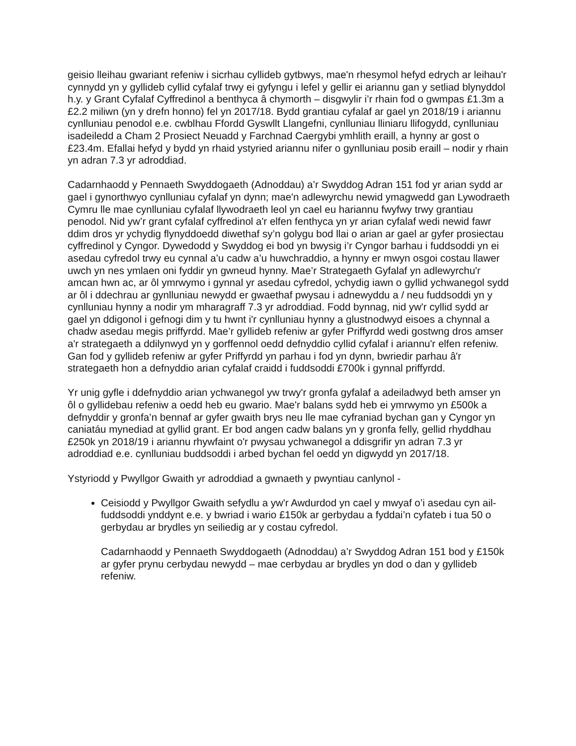geisio lleihau gwariant refeniw i sicrhau cyllideb gytbwys, mae'n rhesymol hefyd edrych ar leihau'r cynnydd yn y gyllideb cyllid cyfalaf trwy ei gyfyngu i lefel y gellir ei ariannu gan y setliad blynyddol h.y. y Grant Cyfalaf Cyffredinol a benthyca â chymorth – disgwylir i’r rhain fod o gwmpas £1.3m a £2.2 miliwn (yn y drefn honno) fel yn 2017/18. Bydd grantiau cyfalaf ar gael yn 2018/19 i ariannu cynlluniau penodol e.e. cwblhau Ffordd Gyswllt Llangefni, cynlluniau lliniaru llifogydd, cynlluniau isadeiledd a Cham 2 Prosiect Neuadd y Farchnad Caergybi ymhlith eraill, a hynny ar gost o £23.4m. Efallai hefyd y bydd yn rhaid ystyried ariannu nifer o gynlluniau posib eraill – nodir y rhain yn adran 7.3 yr adroddiad.
Cadarnhaodd y Pennaeth Swyddogaeth (Adnoddau) a’r Swyddog Adran 151 fod yr arian sydd ar gael i gynorthwyo cynlluniau cyfalaf yn dynn; mae'n adlewyrchu newid ymagwedd gan Lywodraeth Cymru lle mae cynlluniau cyfalaf llywodraeth leol yn cael eu hariannu fwyfwy trwy grantiau penodol. Nid yw’r grant cyfalaf cyffredinol a'r elfen fenthyca yn yr arian cyfalaf wedi newid fawr ddim dros yr ychydig flynyddoedd diwethaf sy’n golygu bod llai o arian ar gael ar gyfer prosiectau cyffredinol y Cyngor. Dywedodd y Swyddog ei bod yn bwysig i’r Cyngor barhau i fuddsoddi yn ei asedau cyfredol trwy eu cynnal a’u cadw a’u huwchraddio, a hynny er mwyn osgoi costau llawer uwch yn nes ymlaen oni fyddir yn gwneud hynny. Mae’r Strategaeth Gyfalaf yn adlewyrchu'r amcan hwn ac, ar ôl ymrwymo i gynnal yr asedau cyfredol, ychydig iawn o gyllid ychwanegol sydd ar ôl i ddechrau ar gynlluniau newydd er gwaethaf pwysau i adnewyddu a / neu fuddsoddi yn y cynlluniau hynny a nodir ym mharagraff 7.3 yr adroddiad. Fodd bynnag, nid yw'r cyllid sydd ar gael yn ddigonol i gefnogi dim y tu hwnt i'r cynlluniau hynny a glustnodwyd eisoes a chynnal a chadw asedau megis priffyrdd. Mae’r gyllideb refeniw ar gyfer Priffyrdd wedi gostwng dros amser a'r strategaeth a ddilynwyd yn y gorffennol oedd defnyddio cyllid cyfalaf i ariannu'r elfen refeniw. Gan fod y gyllideb refeniw ar gyfer Priffyrdd yn parhau i fod yn dynn, bwriedir parhau â'r strategaeth hon a defnyddio arian cyfalaf craidd i fuddsoddi £700k i gynnal priffyrdd.
Yr unig gyfle i ddefnyddio arian ychwanegol yw trwy'r gronfa gyfalaf a adeiladwyd beth amser yn ôl o gyllidebau refeniw a oedd heb eu gwario. Mae'r balans sydd heb ei ymrwymo yn £500k a defnyddir y gronfa’n bennaf ar gyfer gwaith brys neu lle mae cyfraniad bychan gan y Cyngor yn caniatáu mynediad at gyllid grant. Er bod angen cadw balans yn y gronfa felly, gellid rhyddhau £250k yn 2018/19 i ariannu rhywfaint o'r pwysau ychwanegol a ddisgrifir yn adran 7.3 yr adroddiad e.e. cynlluniau buddsoddi i arbed bychan fel oedd yn digwydd yn 2017/18.
Ystyriodd y Pwyllgor Gwaith yr adroddiad a gwnaeth y pwyntiau canlynol -
Ceisiodd y Pwyllgor Gwaith sefydlu a yw'r Awdurdod yn cael y mwyaf o’i asedau cyn ail-fuddsoddi ynddynt e.e. y bwriad i wario £150k ar gerbydau a fyddai’n cyfateb i tua 50 o gerbydau ar brydles yn seiliedig ar y costau cyfredol.
Cadarnhaodd y Pennaeth Swyddogaeth (Adnoddau) a’r Swyddog Adran 151 bod y £150k ar gyfer prynu cerbydau newydd – mae cerbydau ar brydles yn dod o dan y gyllideb refeniw.